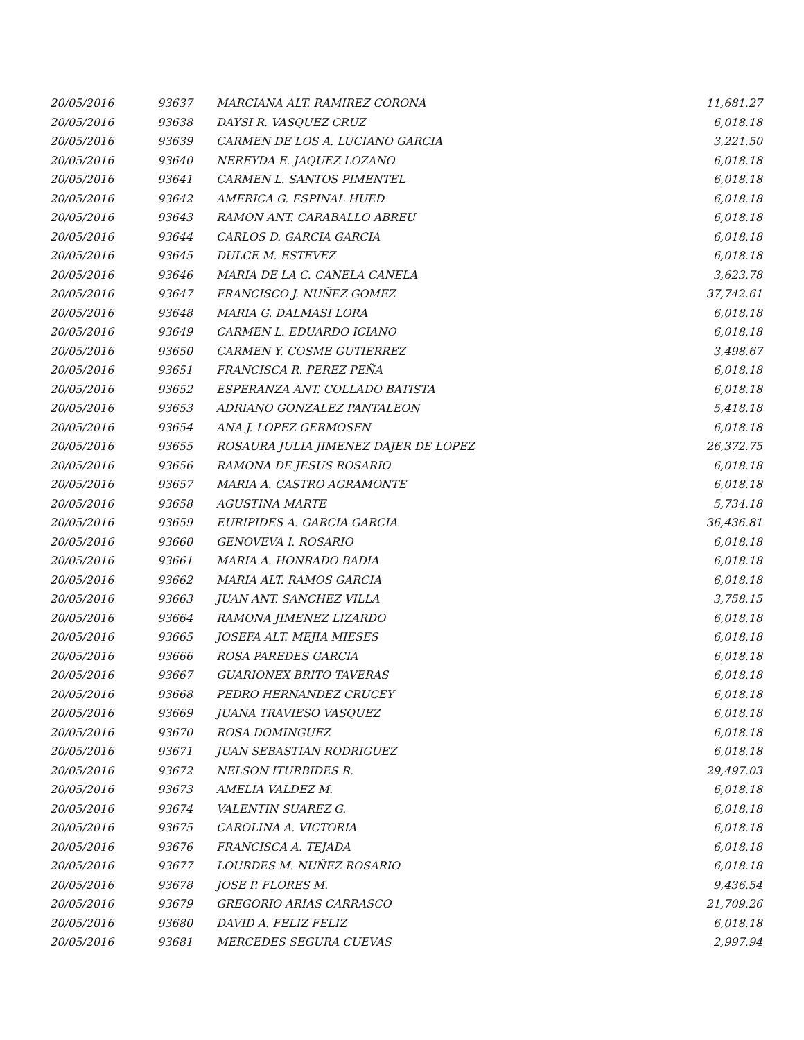| 20/05/2016 | 93637 | MARCIANA ALT. RAMIREZ CORONA | 11,681.27 |
| 20/05/2016 | 93638 | DAYSI R. VASQUEZ CRUZ | 6,018.18 |
| 20/05/2016 | 93639 | CARMEN DE LOS A. LUCIANO GARCIA | 3,221.50 |
| 20/05/2016 | 93640 | NEREYDA E. JAQUEZ LOZANO | 6,018.18 |
| 20/05/2016 | 93641 | CARMEN L. SANTOS PIMENTEL | 6,018.18 |
| 20/05/2016 | 93642 | AMERICA G. ESPINAL HUED | 6,018.18 |
| 20/05/2016 | 93643 | RAMON ANT. CARABALLO ABREU | 6,018.18 |
| 20/05/2016 | 93644 | CARLOS D. GARCIA GARCIA | 6,018.18 |
| 20/05/2016 | 93645 | DULCE M. ESTEVEZ | 6,018.18 |
| 20/05/2016 | 93646 | MARIA DE LA C. CANELA CANELA | 3,623.78 |
| 20/05/2016 | 93647 | FRANCISCO J. NUÑEZ GOMEZ | 37,742.61 |
| 20/05/2016 | 93648 | MARIA G. DALMASI LORA | 6,018.18 |
| 20/05/2016 | 93649 | CARMEN L. EDUARDO ICIANO | 6,018.18 |
| 20/05/2016 | 93650 | CARMEN Y. COSME GUTIERREZ | 3,498.67 |
| 20/05/2016 | 93651 | FRANCISCA R. PEREZ PEÑA | 6,018.18 |
| 20/05/2016 | 93652 | ESPERANZA ANT. COLLADO BATISTA | 6,018.18 |
| 20/05/2016 | 93653 | ADRIANO GONZALEZ PANTALEON | 5,418.18 |
| 20/05/2016 | 93654 | ANA J. LOPEZ GERMOSEN | 6,018.18 |
| 20/05/2016 | 93655 | ROSAURA JULIA JIMENEZ DAJER DE LOPEZ | 26,372.75 |
| 20/05/2016 | 93656 | RAMONA DE JESUS ROSARIO | 6,018.18 |
| 20/05/2016 | 93657 | MARIA A. CASTRO AGRAMONTE | 6,018.18 |
| 20/05/2016 | 93658 | AGUSTINA MARTE | 5,734.18 |
| 20/05/2016 | 93659 | EURIPIDES A. GARCIA GARCIA | 36,436.81 |
| 20/05/2016 | 93660 | GENOVEVA I. ROSARIO | 6,018.18 |
| 20/05/2016 | 93661 | MARIA A. HONRADO BADIA | 6,018.18 |
| 20/05/2016 | 93662 | MARIA ALT. RAMOS GARCIA | 6,018.18 |
| 20/05/2016 | 93663 | JUAN ANT. SANCHEZ VILLA | 3,758.15 |
| 20/05/2016 | 93664 | RAMONA JIMENEZ LIZARDO | 6,018.18 |
| 20/05/2016 | 93665 | JOSEFA ALT. MEJIA MIESES | 6,018.18 |
| 20/05/2016 | 93666 | ROSA PAREDES GARCIA | 6,018.18 |
| 20/05/2016 | 93667 | GUARIONEX BRITO TAVERAS | 6,018.18 |
| 20/05/2016 | 93668 | PEDRO HERNANDEZ CRUCEY | 6,018.18 |
| 20/05/2016 | 93669 | JUANA TRAVIESO VASQUEZ | 6,018.18 |
| 20/05/2016 | 93670 | ROSA DOMINGUEZ | 6,018.18 |
| 20/05/2016 | 93671 | JUAN SEBASTIAN RODRIGUEZ | 6,018.18 |
| 20/05/2016 | 93672 | NELSON ITURBIDES R. | 29,497.03 |
| 20/05/2016 | 93673 | AMELIA VALDEZ M. | 6,018.18 |
| 20/05/2016 | 93674 | VALENTIN SUAREZ G. | 6,018.18 |
| 20/05/2016 | 93675 | CAROLINA A. VICTORIA | 6,018.18 |
| 20/05/2016 | 93676 | FRANCISCA A. TEJADA | 6,018.18 |
| 20/05/2016 | 93677 | LOURDES M. NUÑEZ ROSARIO | 6,018.18 |
| 20/05/2016 | 93678 | JOSE P. FLORES M. | 9,436.54 |
| 20/05/2016 | 93679 | GREGORIO ARIAS CARRASCO | 21,709.26 |
| 20/05/2016 | 93680 | DAVID A. FELIZ FELIZ | 6,018.18 |
| 20/05/2016 | 93681 | MERCEDES SEGURA CUEVAS | 2,997.94 |